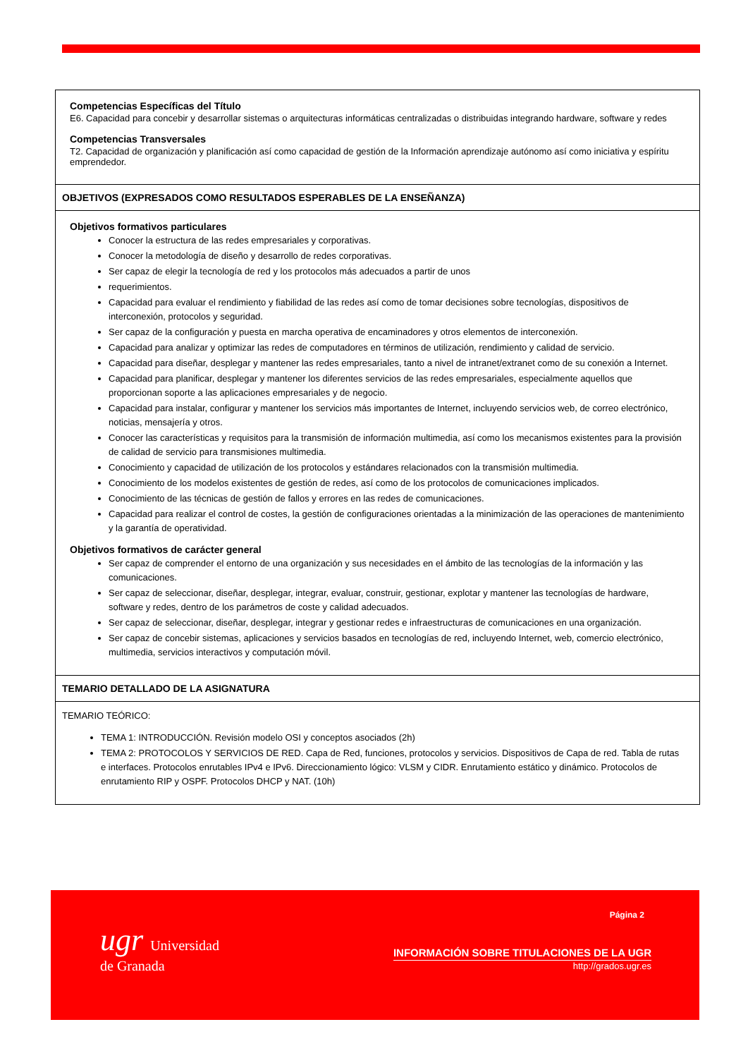Competencias Específicas del Título
E6. Capacidad para concebir y desarrollar sistemas o arquitecturas informáticas centralizadas o distribuidas integrando hardware, software y redes
Competencias Transversales
T2. Capacidad de organización y planificación así como capacidad de gestión de la Información aprendizaje autónomo así como iniciativa y espíritu emprendedor.
OBJETIVOS (EXPRESADOS COMO RESULTADOS ESPERABLES DE LA ENSEÑANZA)
Objetivos formativos particulares
Conocer la estructura de las redes empresariales y corporativas.
Conocer la metodología de diseño y desarrollo de redes corporativas.
Ser capaz de elegir la tecnología de red y los protocolos más adecuados a partir de unos
requerimientos.
Capacidad para evaluar el rendimiento y fiabilidad de las redes así como de tomar decisiones sobre tecnologías, dispositivos de interconexión, protocolos y seguridad.
Ser capaz de la configuración y puesta en marcha operativa de encaminadores y otros elementos de interconexión.
Capacidad para analizar y optimizar las redes de computadores en términos de utilización, rendimiento y calidad de servicio.
Capacidad para diseñar, desplegar y mantener las redes empresariales, tanto a nivel de intranet/extranet como de su conexión a Internet.
Capacidad para planificar, desplegar y mantener los diferentes servicios de las redes empresariales, especialmente aquellos que proporcionan soporte a las aplicaciones empresariales y de negocio.
Capacidad para instalar, configurar y mantener los servicios más importantes de Internet, incluyendo servicios web, de correo electrónico, noticias, mensajería y otros.
Conocer las características y requisitos para la transmisión de información multimedia, así como los mecanismos existentes para la provisión de calidad de servicio para transmisiones multimedia.
Conocimiento y capacidad de utilización de los protocolos y estándares relacionados con la transmisión multimedia.
Conocimiento de los modelos existentes de gestión de redes, así como de los protocolos de comunicaciones implicados.
Conocimiento de las técnicas de gestión de fallos y errores en las redes de comunicaciones.
Capacidad para realizar el control de costes, la gestión de configuraciones orientadas a la minimización de las operaciones de mantenimiento y la garantía de operatividad.
Objetivos formativos de carácter general
Ser capaz de comprender el entorno de una organización y sus necesidades en el ámbito de las tecnologías de la información y las comunicaciones.
Ser capaz de seleccionar, diseñar, desplegar, integrar, evaluar, construir, gestionar, explotar y mantener las tecnologías de hardware, software y redes, dentro de los parámetros de coste y calidad adecuados.
Ser capaz de seleccionar, diseñar, desplegar, integrar y gestionar redes e infraestructuras de comunicaciones en una organización.
Ser capaz de concebir sistemas, aplicaciones y servicios basados en tecnologías de red, incluyendo Internet, web, comercio electrónico, multimedia, servicios interactivos y computación móvil.
TEMARIO DETALLADO DE LA ASIGNATURA
TEMARIO TEÓRICO:
TEMA 1: INTRODUCCIÓN. Revisión modelo OSI y conceptos asociados (2h)
TEMA 2: PROTOCOLOS Y SERVICIOS DE RED. Capa de Red, funciones, protocolos y servicios. Dispositivos de Capa de red. Tabla de rutas e interfaces. Protocolos enrutables IPv4 e IPv6. Direccionamiento lógico: VLSM y CIDR. Enrutamiento estático y dinámico. Protocolos de enrutamiento RIP y OSPF. Protocolos DHCP y NAT. (10h)
ugr Universidad
de Granada
Página 2
INFORMACIÓN SOBRE TITULACIONES DE LA UGR
http://grados.ugr.es